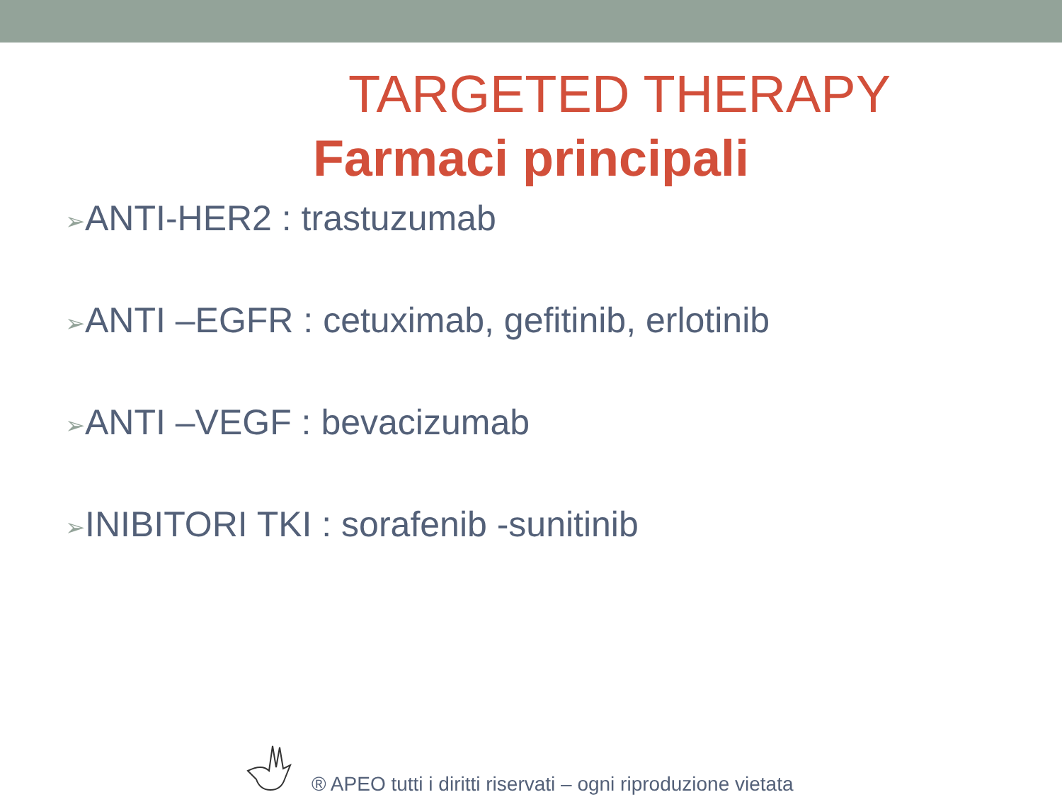TARGETED THERAPY
Farmaci principali
➢ANTI-HER2 : trastuzumab
➢ANTI –EGFR : cetuximab, gefitinib, erlotinib
➢ANTI –VEGF : bevacizumab
➢INIBITORI TKI : sorafenib -sunitinib
® APEO tutti i diritti riservati – ogni riproduzione vietata